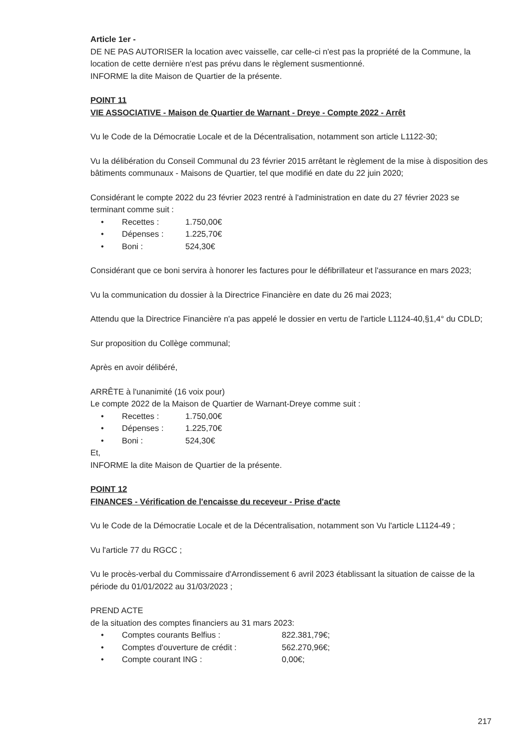Article 1er -
DE NE PAS AUTORISER la location avec vaisselle, car celle-ci n'est pas la propriété de la Commune, la location de cette dernière n'est pas prévu dans le règlement susmentionné.
INFORME la dite Maison de Quartier de la présente.
POINT 11
VIE ASSOCIATIVE - Maison de Quartier de Warnant - Dreye - Compte 2022 - Arrêt
Vu le Code de la Démocratie Locale et de la Décentralisation, notamment son article L1122-30;
Vu la délibération du Conseil Communal du 23 février 2015 arrêtant le règlement de la mise à disposition des bâtiments communaux - Maisons de Quartier, tel que modifié en date du 22 juin 2020;
Considérant le compte 2022 du 23 février 2023 rentré à l'administration en date du 27 février 2023 se terminant comme suit :
• Recettes : 1.750,00€
• Dépenses : 1.225,70€
• Boni : 524,30€
Considérant que ce boni servira à honorer les factures pour le défibrillateur et l'assurance en mars 2023;
Vu la communication du dossier à la Directrice Financière en date du 26 mai 2023;
Attendu que la Directrice Financière n'a pas appelé le dossier en vertu de l'article L1124-40,§1,4° du CDLD;
Sur proposition du Collège communal;
Après en avoir délibéré,
ARRÊTE à l'unanimité (16 voix pour)
Le compte 2022 de la Maison de Quartier de Warnant-Dreye comme suit :
• Recettes : 1.750,00€
• Dépenses : 1.225,70€
• Boni : 524,30€
Et,
INFORME la dite Maison de Quartier de la présente.
POINT 12
FINANCES - Vérification de l'encaisse du receveur - Prise d'acte
Vu le Code de la Démocratie Locale et de la Décentralisation, notamment son Vu l'article L1124-49 ;
Vu l'article 77 du RGCC ;
Vu le procès-verbal du Commissaire d'Arrondissement 6 avril 2023 établissant la situation de caisse de la période du 01/01/2022 au 31/03/2023 ;
PREND ACTE
de la situation des comptes financiers au 31 mars 2023:
• Comptes courants Belfius : 822.381,79€;
• Comptes d'ouverture de crédit : 562.270,96€;
• Compte courant ING : 0,00€;
217